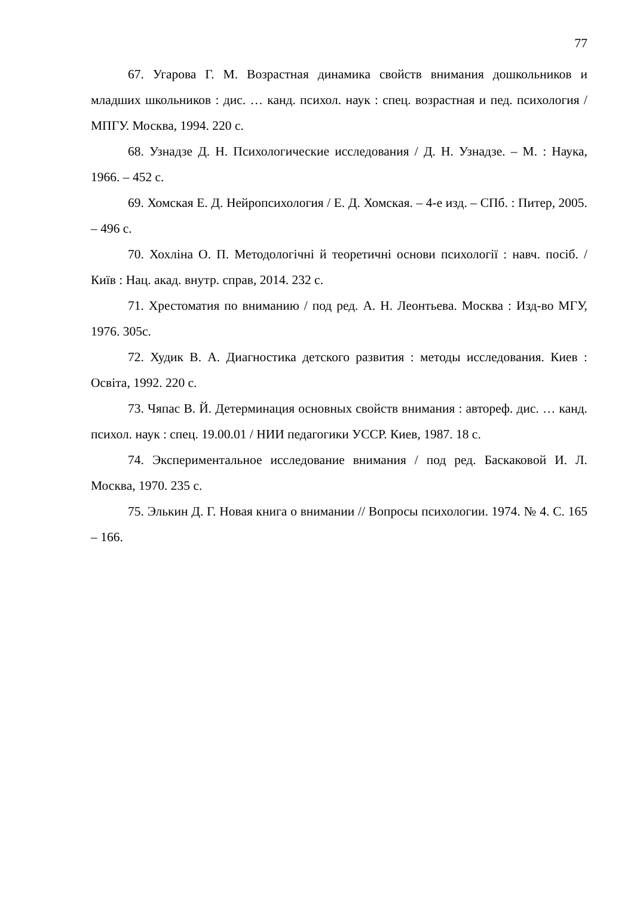77
67. Угарова Г. М. Возрастная динамика свойств внимания дошкольников и младших школьников : дис. … канд. психол. наук : спец. возрастная и пед. психология / МПГУ. Москва, 1994. 220 с.
68. Узнадзе Д. Н. Психологические исследования / Д. Н. Узнадзе. – М. : Наука, 1966. – 452 с.
69. Хомская Е. Д. Нейропсихология / Е. Д. Хомская. – 4-е изд. – СПб. : Питер, 2005. – 496 с.
70. Хохліна О. П. Методологічні й теоретичні основи психології : навч. посіб. / Київ : Нац. акад. внутр. справ, 2014. 232 с.
71. Хрестоматия по вниманию / под ред. А. Н. Леонтьева. Москва : Изд-во МГУ, 1976. 305с.
72. Худик В. А. Диагностика детского развития : методы исследования. Киев : Освіта, 1992. 220 с.
73. Чяпас В. Й. Детерминация основных свойств внимания : автореф. дис. … канд. психол. наук : спец. 19.00.01 / НИИ педагогики УССР. Киев, 1987. 18 с.
74. Экспериментальное исследование внимания / под ред. Баскаковой И. Л. Москва, 1970. 235 с.
75. Элькин Д. Г. Новая книга о внимании // Вопросы психологии. 1974. № 4. С. 165 – 166.